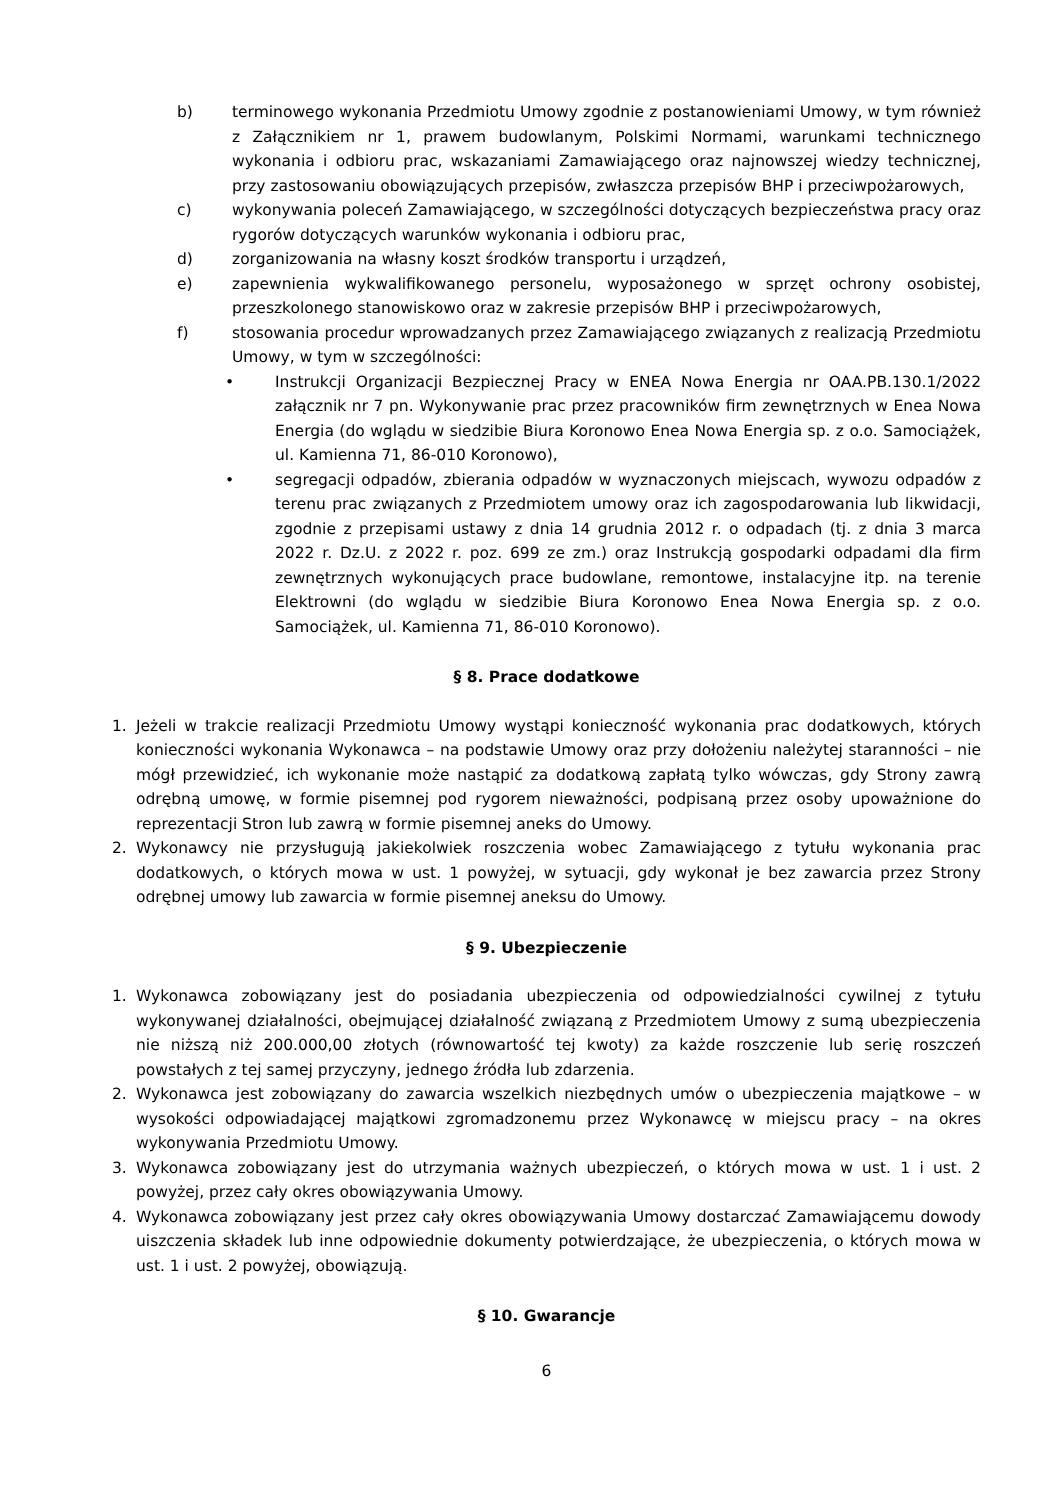b) terminowego wykonania Przedmiotu Umowy zgodnie z postanowieniami Umowy, w tym również z Załącznikiem nr 1, prawem budowlanym, Polskimi Normami, warunkami technicznego wykonania i odbioru prac, wskazaniami Zamawiającego oraz najnowszej wiedzy technicznej, przy zastosowaniu obowiązujących przepisów, zwłaszcza przepisów BHP i przeciwpożarowych,
c) wykonywania poleceń Zamawiającego, w szczególności dotyczących bezpieczeństwa pracy oraz rygorów dotyczących warunków wykonania i odbioru prac,
d) zorganizowania na własny koszt środków transportu i urządzeń,
e) zapewnienia wykwalifikowanego personelu, wyposażonego w sprzęt ochrony osobistej, przeszkolonego stanowiskowo oraz w zakresie przepisów BHP i przeciwpożarowych,
f) stosowania procedur wprowadzanych przez Zamawiającego związanych z realizacją Przedmiotu Umowy, w tym w szczególności:
• Instrukcji Organizacji Bezpiecznej Pracy w ENEA Nowa Energia nr OAA.PB.130.1/2022 załącznik nr 7 pn. Wykonywanie prac przez pracowników firm zewnętrznych w Enea Nowa Energia (do wglądu w siedzibie Biura Koronowo Enea Nowa Energia sp. z o.o. Samociążek, ul. Kamienna 71, 86-010 Koronowo),
• segregacji odpadów, zbierania odpadów w wyznaczonych miejscach, wywozu odpadów z terenu prac związanych z Przedmiotem umowy oraz ich zagospodarowania lub likwidacji, zgodnie z przepisami ustawy z dnia 14 grudnia 2012 r. o odpadach (tj. z dnia 3 marca 2022 r. Dz.U. z 2022 r. poz. 699 ze zm.) oraz Instrukcją gospodarki odpadami dla firm zewnętrznych wykonujących prace budowlane, remontowe, instalacyjne itp. na terenie Elektrowni (do wglądu w siedzibie Biura Koronowo Enea Nowa Energia sp. z o.o. Samociążek, ul. Kamienna 71, 86-010 Koronowo).
§ 8. Prace dodatkowe
1. Jeżeli w trakcie realizacji Przedmiotu Umowy wystąpi konieczność wykonania prac dodatkowych, których konieczności wykonania Wykonawca – na podstawie Umowy oraz przy dołożeniu należytej staranności – nie mógł przewidzieć, ich wykonanie może nastąpić za dodatkową zapłatą tylko wówczas, gdy Strony zawrą odrębną umowę, w formie pisemnej pod rygorem nieważności, podpisaną przez osoby upoważnione do reprezentacji Stron lub zawrą w formie pisemnej aneks do Umowy.
2. Wykonawcy nie przysługują jakiekolwiek roszczenia wobec Zamawiającego z tytułu wykonania prac dodatkowych, o których mowa w ust. 1 powyżej, w sytuacji, gdy wykonał je bez zawarcia przez Strony odrębnej umowy lub zawarcia w formie pisemnej aneksu do Umowy.
§ 9. Ubezpieczenie
1. Wykonawca zobowiązany jest do posiadania ubezpieczenia od odpowiedzialności cywilnej z tytułu wykonywanej działalności, obejmującej działalność związaną z Przedmiotem Umowy z sumą ubezpieczenia nie niższą niż 200.000,00 złotych (równowartość tej kwoty) za każde roszczenie lub serię roszczeń powstałych z tej samej przyczyny, jednego źródła lub zdarzenia.
2. Wykonawca jest zobowiązany do zawarcia wszelkich niezbędnych umów o ubezpieczenia majątkowe – w wysokości odpowiadającej majątkowi zgromadzonemu przez Wykonawcę w miejscu pracy – na okres wykonywania Przedmiotu Umowy.
3. Wykonawca zobowiązany jest do utrzymania ważnych ubezpieczeń, o których mowa w ust. 1 i ust. 2 powyżej, przez cały okres obowiązywania Umowy.
4. Wykonawca zobowiązany jest przez cały okres obowiązywania Umowy dostarczać Zamawiającemu dowody uiszczenia składek lub inne odpowiednie dokumenty potwierdzające, że ubezpieczenia, o których mowa w ust. 1 i ust. 2 powyżej, obowiązują.
§ 10. Gwarancje
6